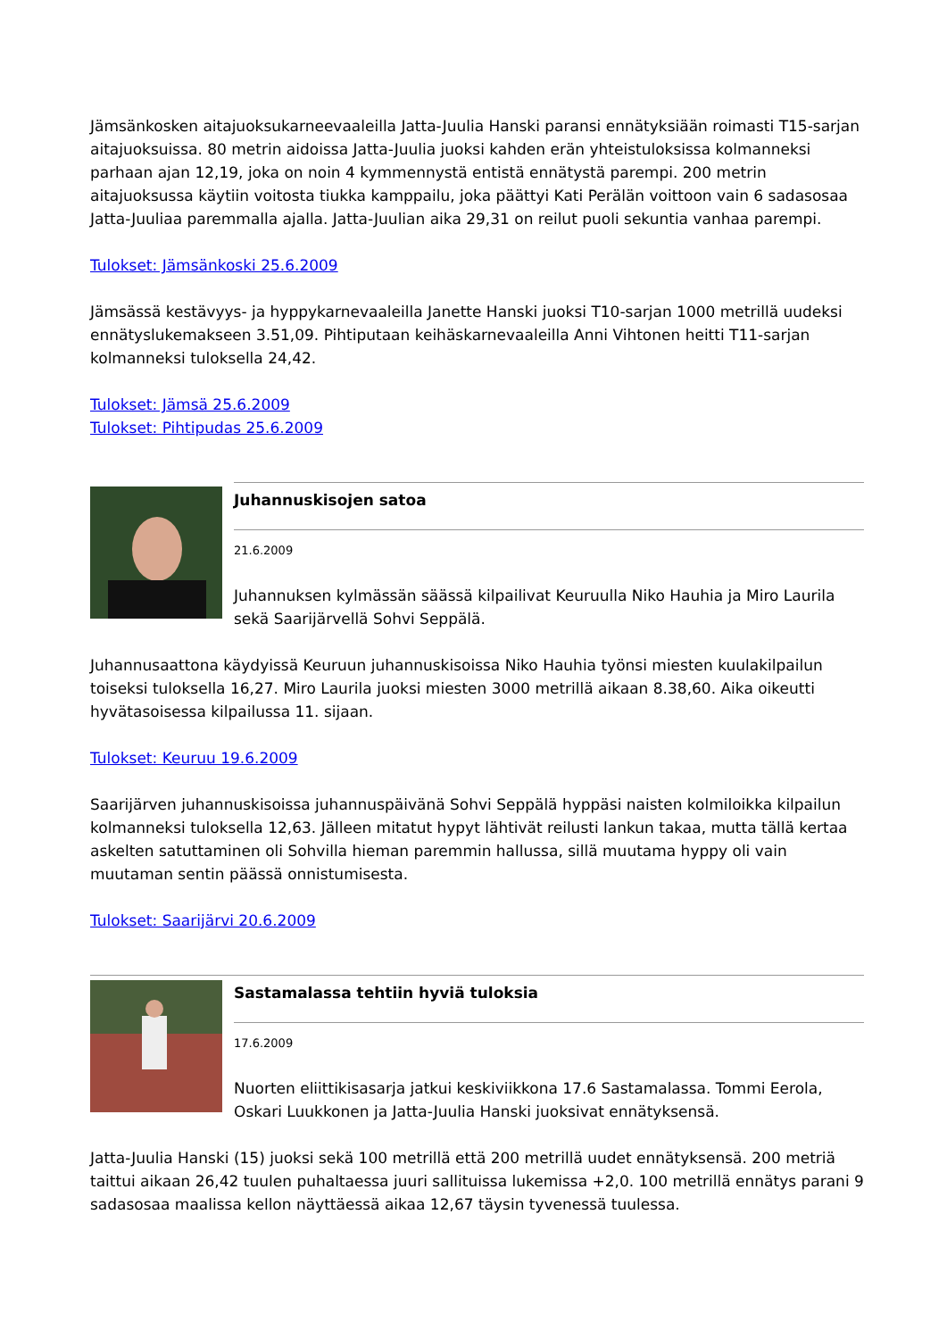Jämsänkosken aitajuoksukarneevaaleilla Jatta-Juulia Hanski paransi ennätyksiään roimasti T15-sarjan aitajuoksuissa. 80 metrin aidoissa Jatta-Juulia juoksi kahden erän yhteistuloksissa kolmanneksi parhaan ajan 12,19, joka on noin 4 kymmennystä entistä ennätystä parempi. 200 metrin aitajuoksussa käytiin voitosta tiukka kamppailu, joka päättyi Kati Perälän voittoon vain 6 sadasosaa Jatta-Juuliaa paremmalla ajalla. Jatta-Juulian aika 29,31 on reilut puoli sekuntia vanhaa parempi.
Tulokset: Jämsänkoski 25.6.2009
Jämsässä kestävyys- ja hyppykarnevaaleilla Janette Hanski juoksi T10-sarjan 1000 metrillä uudeksi ennätyslukemakseen 3.51,09. Pihtiputaan keihäskarnevaaleilla Anni Vihtonen heitti T11-sarjan kolmanneksi tuloksella 24,42.
Tulokset: Jämsä 25.6.2009
Tulokset: Pihtipudas 25.6.2009
Juhannuskisojen satoa
21.6.2009
Juhannuksen kylmässän säässä kilpailivat Keuruulla Niko Hauhia ja Miro Laurila sekä Saarijärvellä Sohvi Seppälä.
Juhannusaattona käydyissä Keuruun juhannuskisoissa Niko Hauhia työnsi miesten kuulakilpailun toiseksi tuloksella 16,27. Miro Laurila juoksi miesten 3000 metrillä aikaan 8.38,60. Aika oikeutti hyvätasoisessa kilpailussa 11. sijaan.
Tulokset: Keuruu 19.6.2009
Saarijärven juhannuskisoissa juhannuspäivänä Sohvi Seppälä hyppäsi naisten kolmiloikka kilpailun kolmanneksi tuloksella 12,63. Jälleen mitatut hypyt lähtivät reilusti lankun takaa, mutta tällä kertaa askelten satuttaminen oli Sohvilla hieman paremmin hallussa, sillä muutama hyppy oli vain muutaman sentin päässä onnistumisesta.
Tulokset: Saarijärvi 20.6.2009
Sastamalassa tehtiin hyviä tuloksia
17.6.2009
Nuorten eliittikisasarja jatkui keskiviikkona 17.6 Sastamalassa. Tommi Eerola, Oskari Luukkonen ja Jatta-Juulia Hanski juoksivat ennätyksensä.
Jatta-Juulia Hanski (15) juoksi sekä 100 metrillä että 200 metrillä uudet ennätyksensä. 200 metriä taittui aikaan 26,42 tuulen puhaltaessa juuri sallituissa lukemissa +2,0. 100 metrillä ennätys parani 9 sadasosaa maalissa kellon näyttäessä aikaa 12,67 täysin tyvenessä tuulessa.